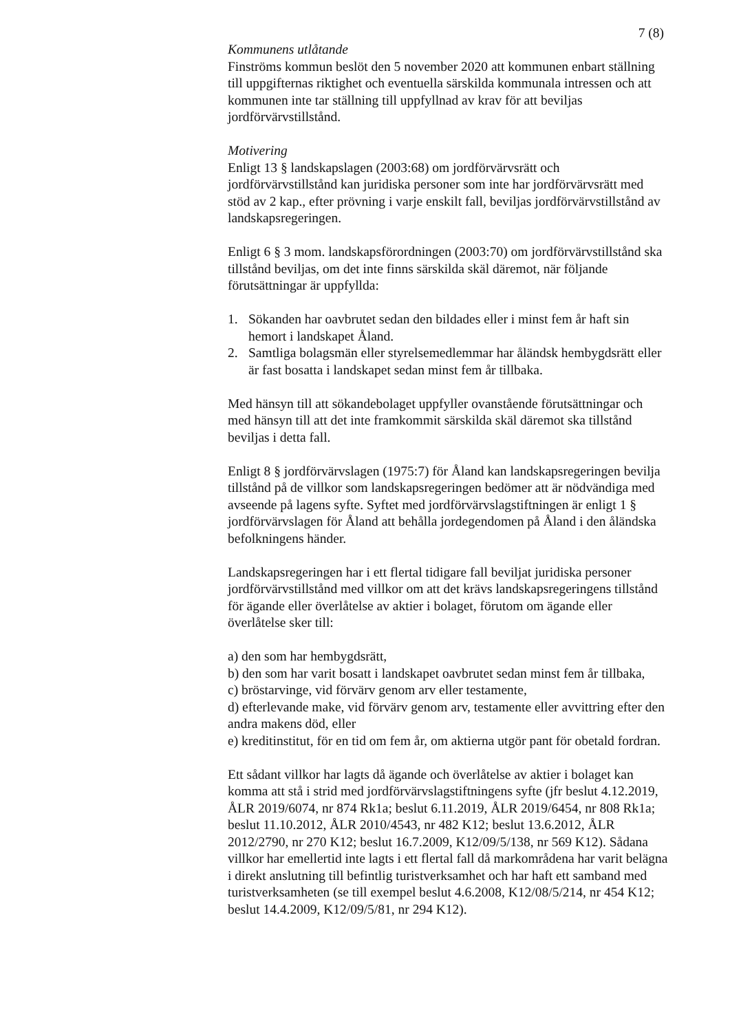7 (8)
Kommunens utlåtande
Finströms kommun beslöt den 5 november 2020 att kommunen enbart ställning till uppgifternas riktighet och eventuella särskilda kommunala intressen och att kommunen inte tar ställning till uppfyllnad av krav för att beviljas jordförvärvstillstånd.
Motivering
Enligt 13 § landskapslagen (2003:68) om jordförvärvsrätt och jordförvärvstillstånd kan juridiska personer som inte har jordförvärvsrätt med stöd av 2 kap., efter prövning i varje enskilt fall, beviljas jordförvärvstillstånd av landskapsregeringen.
Enligt 6 § 3 mom. landskapsförordningen (2003:70) om jordförvärvstillstånd ska tillstånd beviljas, om det inte finns särskilda skäl däremot, när följande förutsättningar är uppfyllda:
1. Sökanden har oavbrutet sedan den bildades eller i minst fem år haft sin hemort i landskapet Åland.
2. Samtliga bolagsmän eller styrelsemedlemmar har åländsk hembygdsrätt eller är fast bosatta i landskapet sedan minst fem år tillbaka.
Med hänsyn till att sökandebolaget uppfyller ovanstående förutsättningar och med hänsyn till att det inte framkommit särskilda skäl däremot ska tillstånd beviljas i detta fall.
Enligt 8 § jordförvärvslagen (1975:7) för Åland kan landskapsregeringen bevilja tillstånd på de villkor som landskapsregeringen bedömer att är nödvändiga med avseende på lagens syfte. Syftet med jordförvärvslagstiftningen är enligt 1 § jordförvärvslagen för Åland att behålla jordegendomen på Åland i den åländska befolkningens händer.
Landskapsregeringen har i ett flertal tidigare fall beviljat juridiska personer jordförvärvstillstånd med villkor om att det krävs landskapsregeringens tillstånd för ägande eller överlåtelse av aktier i bolaget, förutom om ägande eller överlåtelse sker till:
a) den som har hembygdsrätt,
b) den som har varit bosatt i landskapet oavbrutet sedan minst fem år tillbaka,
c) bröstarvinge, vid förvärv genom arv eller testamente,
d) efterlevande make, vid förvärv genom arv, testamente eller avvittring efter den andra makens död, eller
e) kreditinstitut, för en tid om fem år, om aktierna utgör pant för obetald fordran.
Ett sådant villkor har lagts då ägande och överlåtelse av aktier i bolaget kan komma att stå i strid med jordförvärvslagstiftningens syfte (jfr beslut 4.12.2019, ÅLR 2019/6074, nr 874 Rk1a; beslut 6.11.2019, ÅLR 2019/6454, nr 808 Rk1a; beslut 11.10.2012, ÅLR 2010/4543, nr 482 K12; beslut 13.6.2012, ÅLR 2012/2790, nr 270 K12; beslut 16.7.2009, K12/09/5/138, nr 569 K12). Sådana villkor har emellertid inte lagts i ett flertal fall då markområdena har varit belägna i direkt anslutning till befintlig turistverksamhet och har haft ett samband med turistverksamheten (se till exempel beslut 4.6.2008, K12/08/5/214, nr 454 K12; beslut 14.4.2009, K12/09/5/81, nr 294 K12).